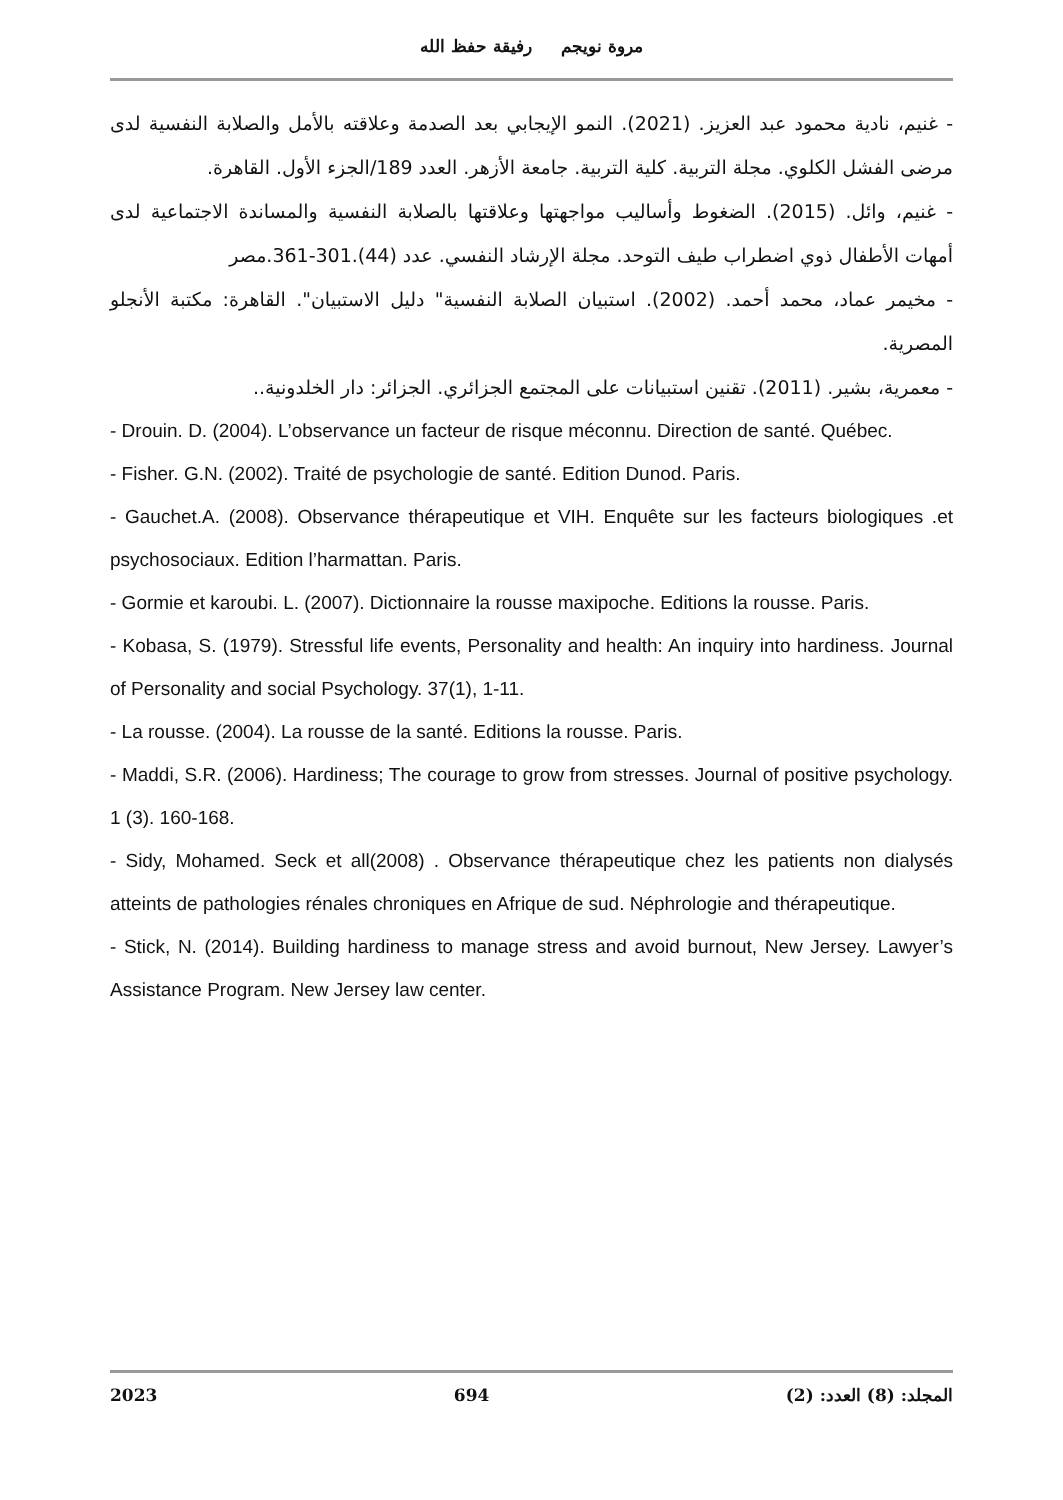مروة نويجم رفيقة حفظ الله
- غنيم، نادية محمود عبد العزيز. (2021). النمو الإيجابي بعد الصدمة وعلاقته بالأمل والصلابة النفسية لدى مرضى الفشل الكلوي. مجلة التربية. كلية التربية. جامعة الأزهر. العدد 189/الجزء الأول. القاهرة.
- غنيم، وائل. (2015). الضغوط وأساليب مواجهتها وعلاقتها بالصلابة النفسية والمساندة الاجتماعية لدى أمهات الأطفال ذوي اضطراب طيف التوحد. مجلة الإرشاد النفسي. عدد (44).301-361.مصر
- مخيمر عماد، محمد أحمد. (2002). استبيان الصلابة النفسية" دليل الاستبيان". القاهرة: مكتبة الأنجلو المصرية.
- معمرية، بشير. (2011). تقنين استبيانات على المجتمع الجزائري. الجزائر: دار الخلدونية..
- Drouin. D. (2004). L’observance un facteur de risque méconnu. Direction de santé. Québec.
- Fisher. G.N. (2002). Traité de psychologie de santé. Edition Dunod. Paris.
- Gauchet.A. (2008). Observance thérapeutique et VIH. Enquête sur les facteurs biologiques .et psychosociaux. Edition l’harmattan. Paris.
- Gormie et karoubi. L. (2007). Dictionnaire la rousse maxipoche. Editions la rousse. Paris.
- Kobasa, S. (1979). Stressful life events, Personality and health: An inquiry into hardiness. Journal of Personality and social Psychology. 37(1), 1-11.
- La rousse. (2004). La rousse de la santé. Editions la rousse. Paris.
- Maddi, S.R. (2006). Hardiness; The courage to grow from stresses. Journal of positive psychology. 1 (3). 160-168.
- Sidy, Mohamed. Seck et all(2008) . Observance thérapeutique chez les patients non dialysés atteints de pathologies rénales chroniques en Afrique de sud. Néphrologie and thérapeutique.
- Stick, N. (2014). Building hardiness to manage stress and avoid burnout, New Jersey. Lawyer’s Assistance Program. New Jersey law center.
2023 694 المجلد: (8) العدد: (2)